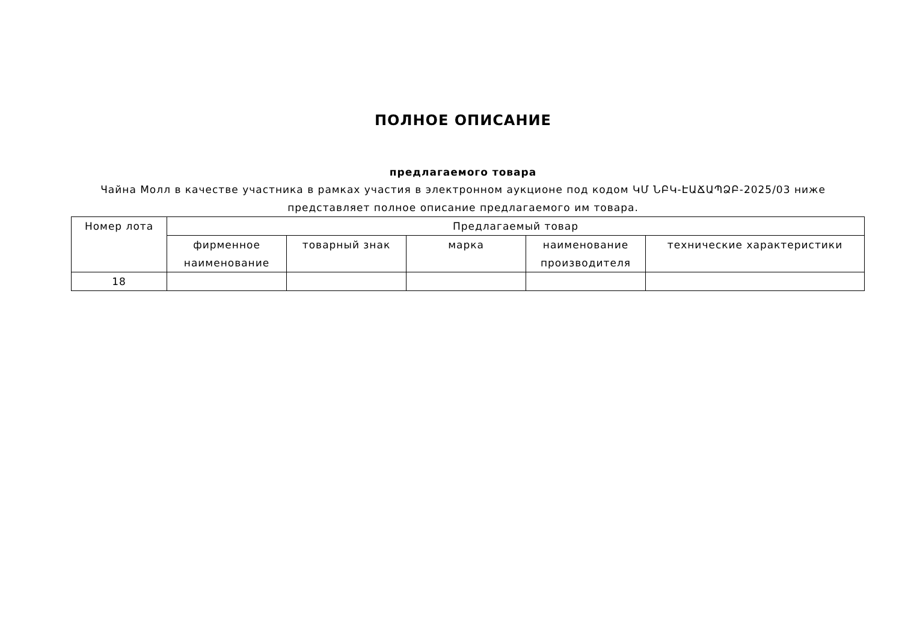ПОЛНОЕ ОПИСАНИЕ
предлагаемого товара
Чайна Молл в качестве участника в рамках участия в электронном аукционе под кодом ԿՄ ՆԲԿ-ԷԱՃԱՊՁԲ-2025/03 ниже представляет полное описание предлагаемого им товара.
| Номер лота | Предлагаемый товар | | | | |
| --- | --- | --- | --- | --- | --- |
| | фирменное наименование | товарный знак | марка | наименование производителя | технические характеристики |
| 18 | | | | | |